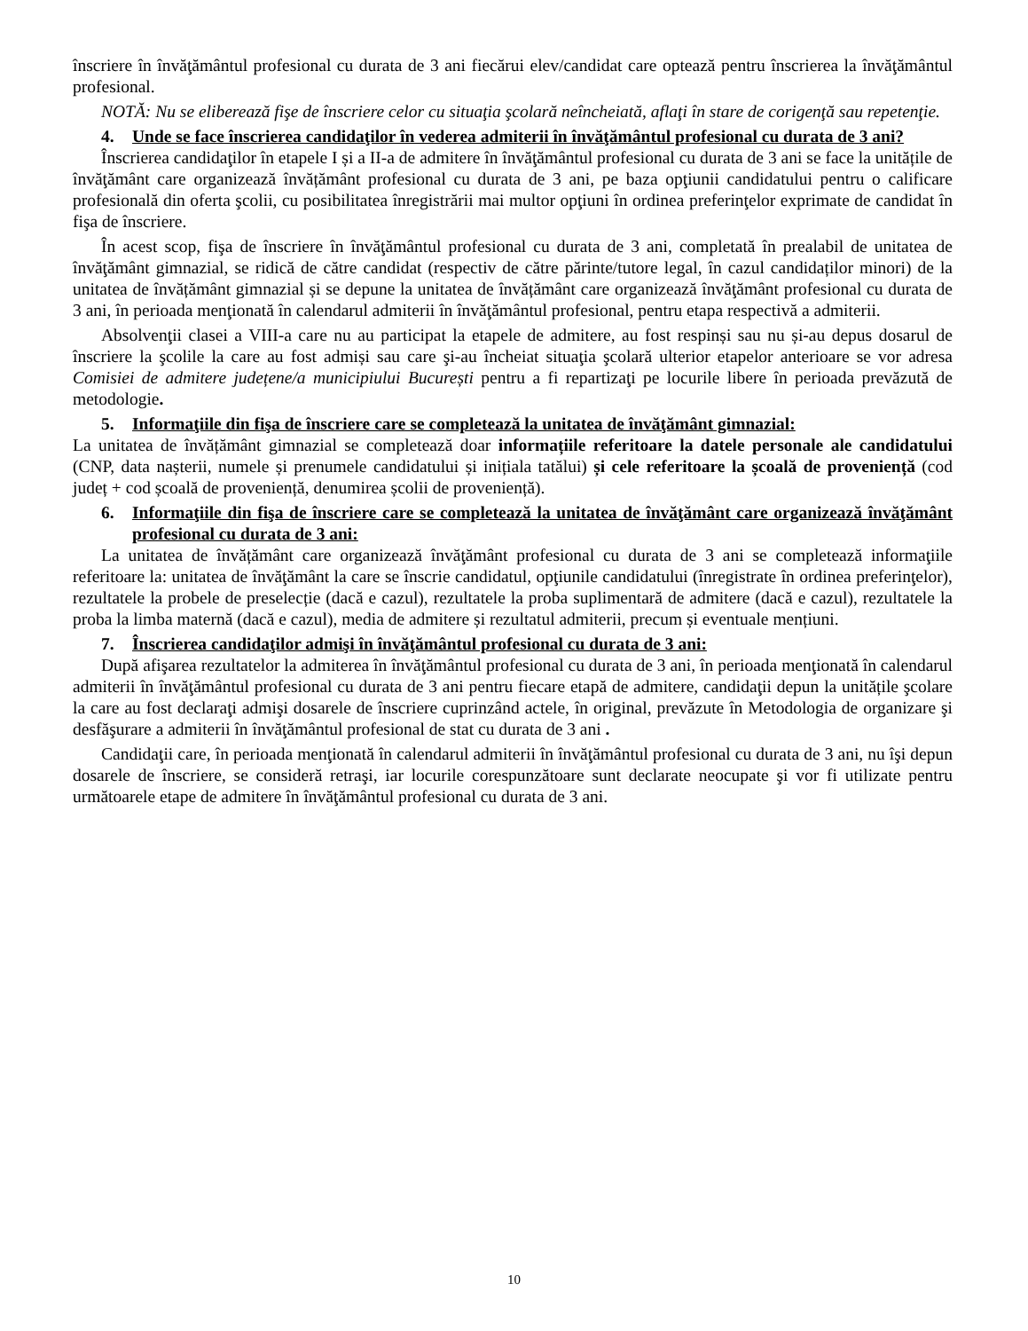înscriere în învăţământul profesional cu durata de 3 ani fiecărui elev/candidat care optează pentru înscrierea la învăţământul profesional.
NOTĂ: Nu se eliberează fişe de înscriere celor cu situaţia şcolară neîncheiată, aflaţi în stare de corigenţă sau repetenţie.
4. Unde se face înscrierea candidaţilor în vederea admiterii în învăţământul profesional cu durata de 3 ani?
Înscrierea candidaţilor în etapele I și a II-a de admitere în învăţământul profesional cu durata de 3 ani se face la unitățile de învăţământ care organizează învățământ profesional cu durata de 3 ani, pe baza opţiunii candidatului pentru o calificare profesională din oferta şcolii, cu posibilitatea înregistrării mai multor opţiuni în ordinea preferinţelor exprimate de candidat în fişa de înscriere.
În acest scop, fişa de înscriere în învăţământul profesional cu durata de 3 ani, completată în prealabil de unitatea de învăţământ gimnazial, se ridică de către candidat (respectiv de către părinte/tutore legal, în cazul candidaților minori) de la unitatea de învățământ gimnazial și se depune la unitatea de învățământ care organizează învăţământ profesional cu durata de 3 ani, în perioada menţionată în calendarul admiterii în învăţământul profesional, pentru etapa respectivă a admiterii.
Absolvenţii clasei a VIII-a care nu au participat la etapele de admitere, au fost respinși sau nu și-au depus dosarul de înscriere la şcolile la care au fost admiși sau care şi-au încheiat situaţia şcolară ulterior etapelor anterioare se vor adresa Comisiei de admitere județene/a municipiului București pentru a fi repartizaţi pe locurile libere în perioada prevăzută de metodologie.
5. Informaţiile din fişa de înscriere care se completează la unitatea de învăţământ gimnazial:
La unitatea de învățământ gimnazial se completează doar informațiile referitoare la datele personale ale candidatului (CNP, data nașterii, numele și prenumele candidatului și inițiala tatălui) și cele referitoare la școală de proveniență (cod județ + cod școală de proveniență, denumirea școlii de proveniență).
6. Informaţiile din fişa de înscriere care se completează la unitatea de învăţământ care organizează învăţământ profesional cu durata de 3 ani:
La unitatea de învățământ care organizează învăţământ profesional cu durata de 3 ani se completează informaţiile referitoare la: unitatea de învăţământ la care se înscrie candidatul, opţiunile candidatului (înregistrate în ordinea preferinţelor), rezultatele la probele de preselecție (dacă e cazul), rezultatele la proba suplimentară de admitere (dacă e cazul), rezultatele la proba la limba maternă (dacă e cazul), media de admitere și rezultatul admiterii, precum și eventuale mențiuni.
7. Înscrierea candidaţilor admişi în învăţământul profesional cu durata de 3 ani:
După afişarea rezultatelor la admiterea în învăţământul profesional cu durata de 3 ani, în perioada menţionată în calendarul admiterii în învăţământul profesional cu durata de 3 ani pentru fiecare etapă de admitere, candidaţii depun la unitățile şcolare la care au fost declaraţi admişi dosarele de înscriere cuprinzând actele, în original, prevăzute în Metodologia de organizare şi desfăşurare a admiterii în învăţământul profesional de stat cu durata de 3 ani .
Candidaţii care, în perioada menţionată în calendarul admiterii în învăţământul profesional cu durata de 3 ani, nu îşi depun dosarele de înscriere, se consideră retraşi, iar locurile corespunzătoare sunt declarate neocupate şi vor fi utilizate pentru următoarele etape de admitere în învăţământul profesional cu durata de 3 ani.
10